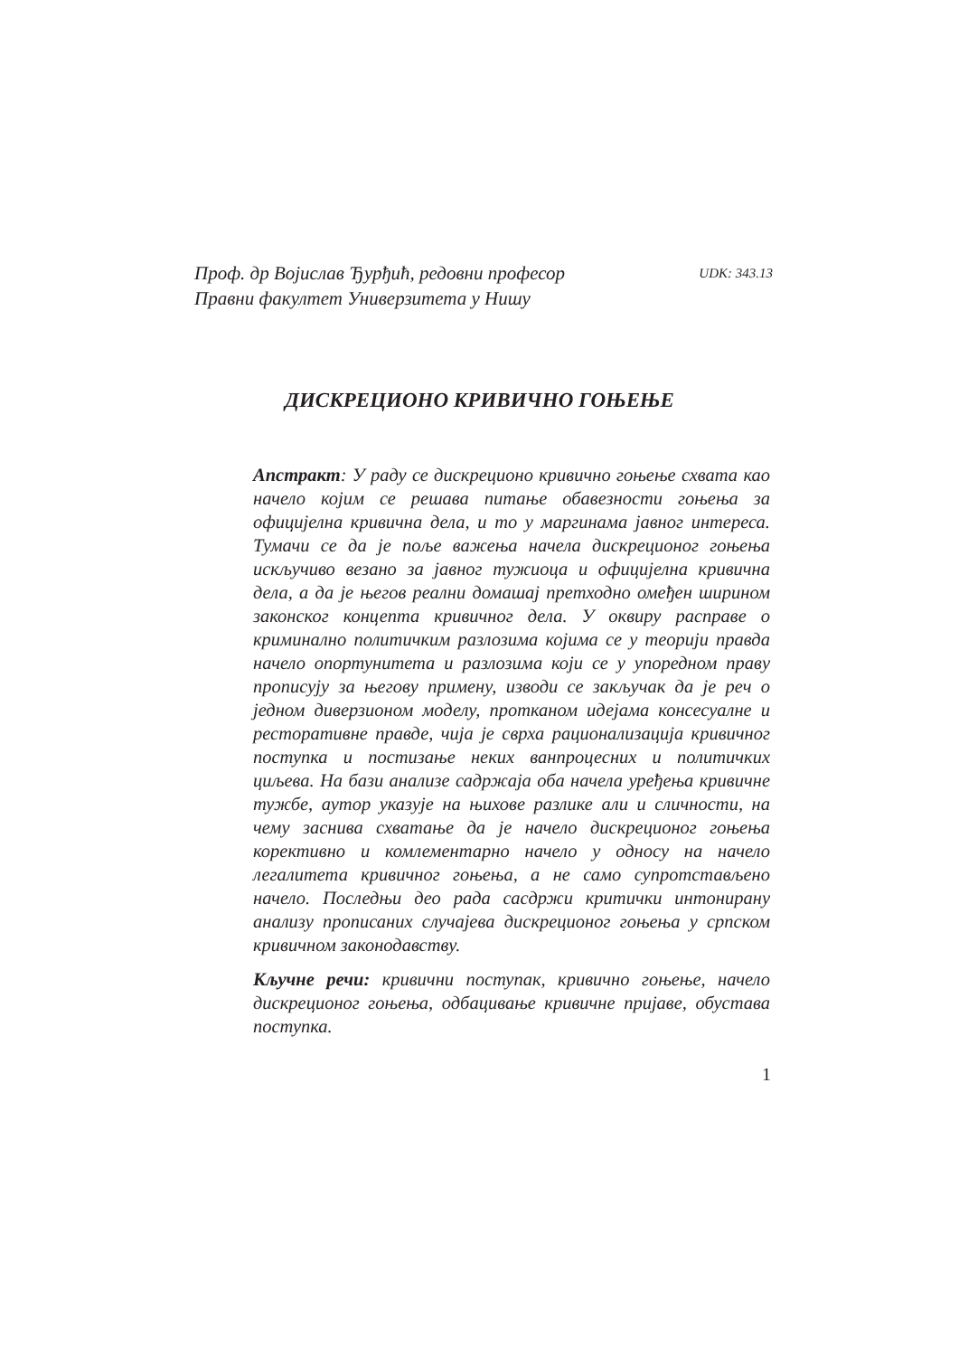Проф. др Војислав Ђурђић, редовни професор
Правни факултет Универзитета у Нишу
UDK: 343.13
ДИСКРЕЦИОНО КРИВИЧНО ГОЊЕЊЕ
Апстракт: У раду се дискреционо кривично гоњење схвата као начело којим се решава питање обавезности гоњења за официјелна кривична дела, и то у маргинама јавног интереса. Тумачи се да је поље важења начела дискреционог гоњења искључиво везано за јавног тужиоца и официјелна кривична дела, а да је његов реални домашај претходно омеђен ширином законског концепта кривичног дела. У оквиру расправе о криминално политичким разлозима којима се у теорији правда начело опортунитета и разлозима који се у упоредном праву прописују за његову примену, изводи се закључак да је реч о једном диверзионом моделу, протканом идејама консесуалне и ресторативне правде, чија је сврха рационализација кривичног поступка и постизање неких ванпроцесних и политичких циљева. На бази анализе садржаја оба начела уређења кривичне тужбе, аутор указује на њихове разлике али и сличности, на чему заснива схватање да је начело дискреционог гоњења корективно и комлементарно начело у односу на начело легалитета кривичног гоњења, а не само супротстављено начело. Последњи део рада сасдржи критички интонирану анализу прописаних случајева дискреционог гоњења у српском кривичном законодавству.
Кључне речи: кривични поступак, кривично гоњење, начело дискреционог гоњења, одбацивање кривичне пријаве, обустава поступка.
1